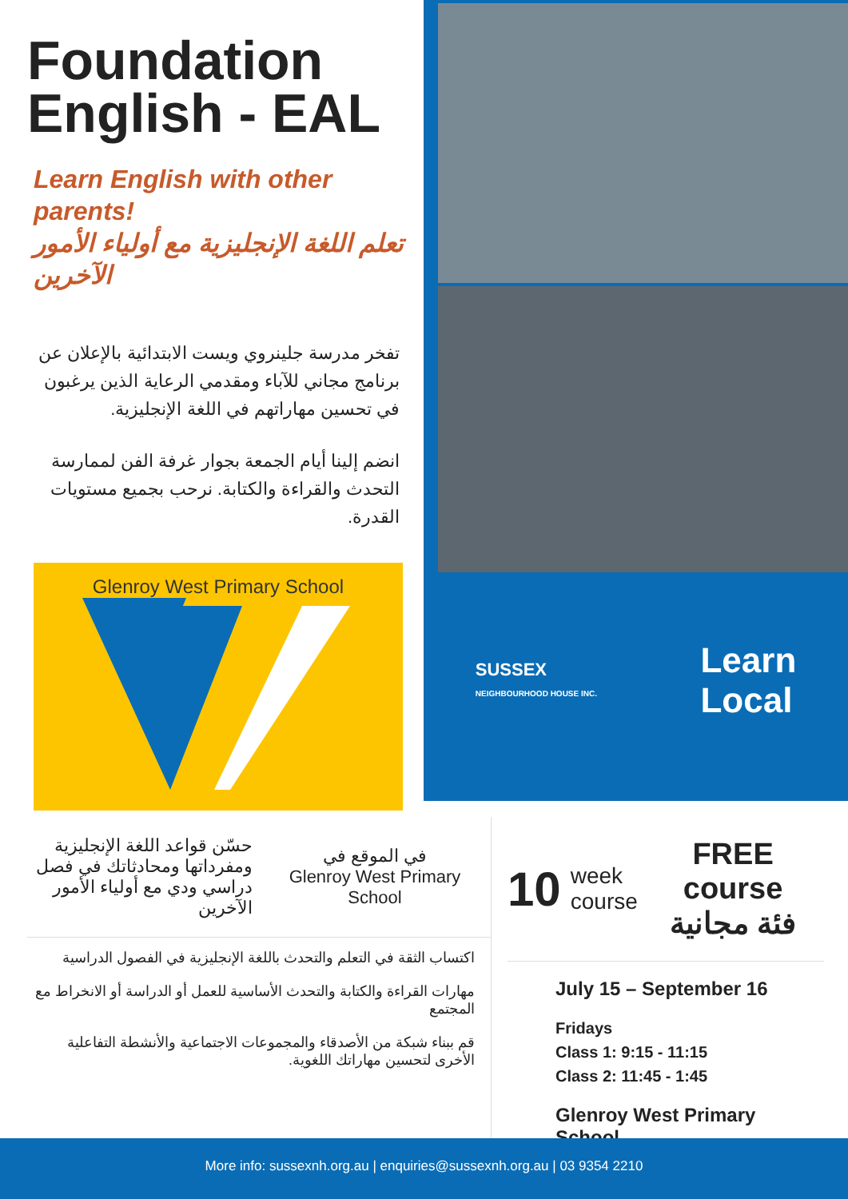Foundation English - EAL
Learn English with other parents!
تعلم اللغة الإنجليزية مع أولياء الأمور الآخرين
تفخر مدرسة جلينروي ويست الابتدائية بالإعلان عن برنامج مجاني للآباء ومقدمي الرعاية الذين يرغبون في تحسين مهاراتهم في اللغة الإنجليزية.
انضم إلينا أيام الجمعة بجوار غرفة الفن لممارسة التحدث والقراءة والكتابة. نرحب بجميع مستويات القدرة.
Glenroy West Primary School
SUSSEX
NEIGHBOURHOOD HOUSE INC.
Learn
Local
حسّن قواعد اللغة الإنجليزية ومفرداتها ومحادثاتك في فصل دراسي ودي مع أولياء الأمور الآخرين
في الموقع في
Glenroy West Primary School
اكتساب الثقة في التعلم والتحدث باللغة الإنجليزية في الفصول الدراسية
مهارات القراءة والكتابة والتحدث الأساسية للعمل أو الدراسة أو الانخراط مع المجتمع
قم ببناء شبكة من الأصدقاء والمجموعات الاجتماعية والأنشطة التفاعلية الأخرى لتحسين مهاراتك اللغوية.
10 week
course FREE
course
فئة مجانية
July 15 – September 16
Fridays
Class 1: 9:15 - 11:15
Class 2: 11:45 - 1:45
Glenroy West Primary School
More info: sussexnh.org.au | enquiries@sussexnh.org.au | 03 9354 2210